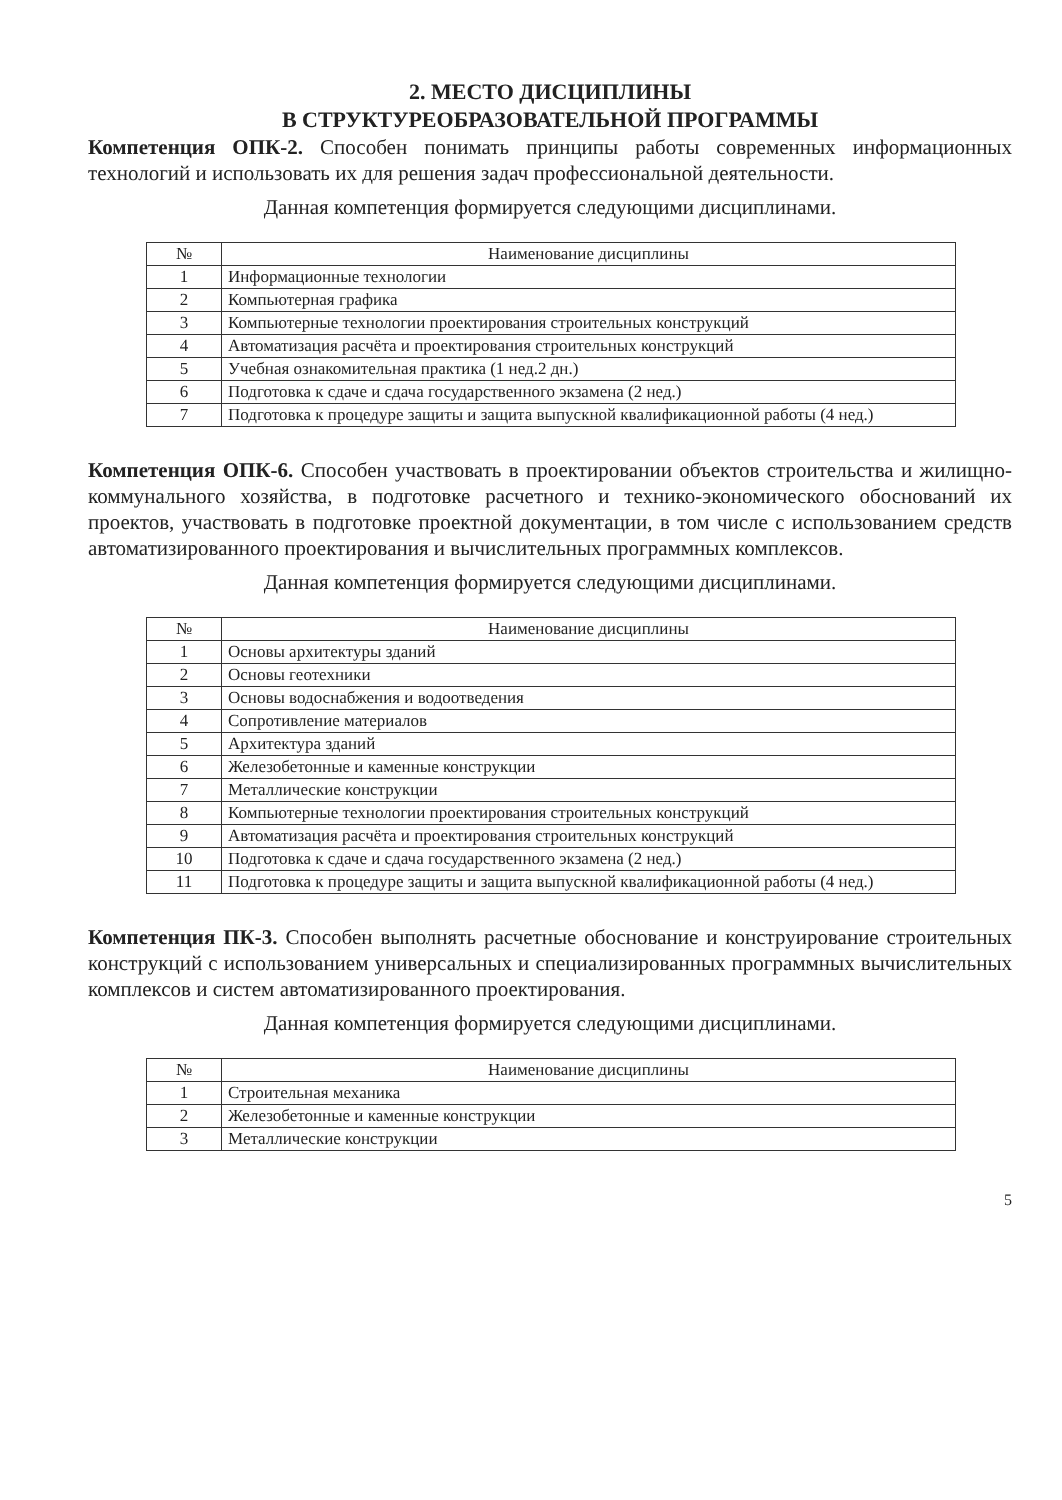2. МЕСТО ДИСЦИПЛИНЫ
В СТРУКТУРЕОБРАЗОВАТЕЛЬНОЙ ПРОГРАММЫ
Компетенция ОПК-2. Способен понимать принципы работы современных информационных технологий и использовать их для решения задач профессиональной деятельности.
Данная компетенция формируется следующими дисциплинами.
| № | Наименование дисциплины |
| --- | --- |
| 1 | Информационные технологии |
| 2 | Компьютерная графика |
| 3 | Компьютерные технологии проектирования строительных конструкций |
| 4 | Автоматизация расчёта и проектирования строительных конструкций |
| 5 | Учебная ознакомительная практика (1 нед.2 дн.) |
| 6 | Подготовка к сдаче и сдача государственного экзамена (2 нед.) |
| 7 | Подготовка к процедуре защиты и защита выпускной квалификационной работы (4 нед.) |
Компетенция ОПК-6. Способен участвовать в проектировании объектов строительства и жилищно-коммунального хозяйства, в подготовке расчетного и технико-экономического обоснований их проектов, участвовать в подготовке проектной документации, в том числе с использованием средств автоматизированного проектирования и вычислительных программных комплексов.
Данная компетенция формируется следующими дисциплинами.
| № | Наименование дисциплины |
| --- | --- |
| 1 | Основы архитектуры зданий |
| 2 | Основы геотехники |
| 3 | Основы водоснабжения и водоотведения |
| 4 | Сопротивление материалов |
| 5 | Архитектура зданий |
| 6 | Железобетонные и каменные конструкции |
| 7 | Металлические конструкции |
| 8 | Компьютерные технологии проектирования строительных конструкций |
| 9 | Автоматизация расчёта и проектирования строительных конструкций |
| 10 | Подготовка к сдаче и сдача государственного экзамена (2 нед.) |
| 11 | Подготовка к процедуре защиты и защита выпускной квалификационной работы (4 нед.) |
Компетенция ПК-3. Способен выполнять расчетные обоснование и конструирование строительных конструкций с использованием универсальных и специализированных программных вычислительных комплексов и систем автоматизированного проектирования.
Данная компетенция формируется следующими дисциплинами.
| № | Наименование дисциплины |
| --- | --- |
| 1 | Строительная механика |
| 2 | Железобетонные и каменные конструкции |
| 3 | Металлические конструкции |
5